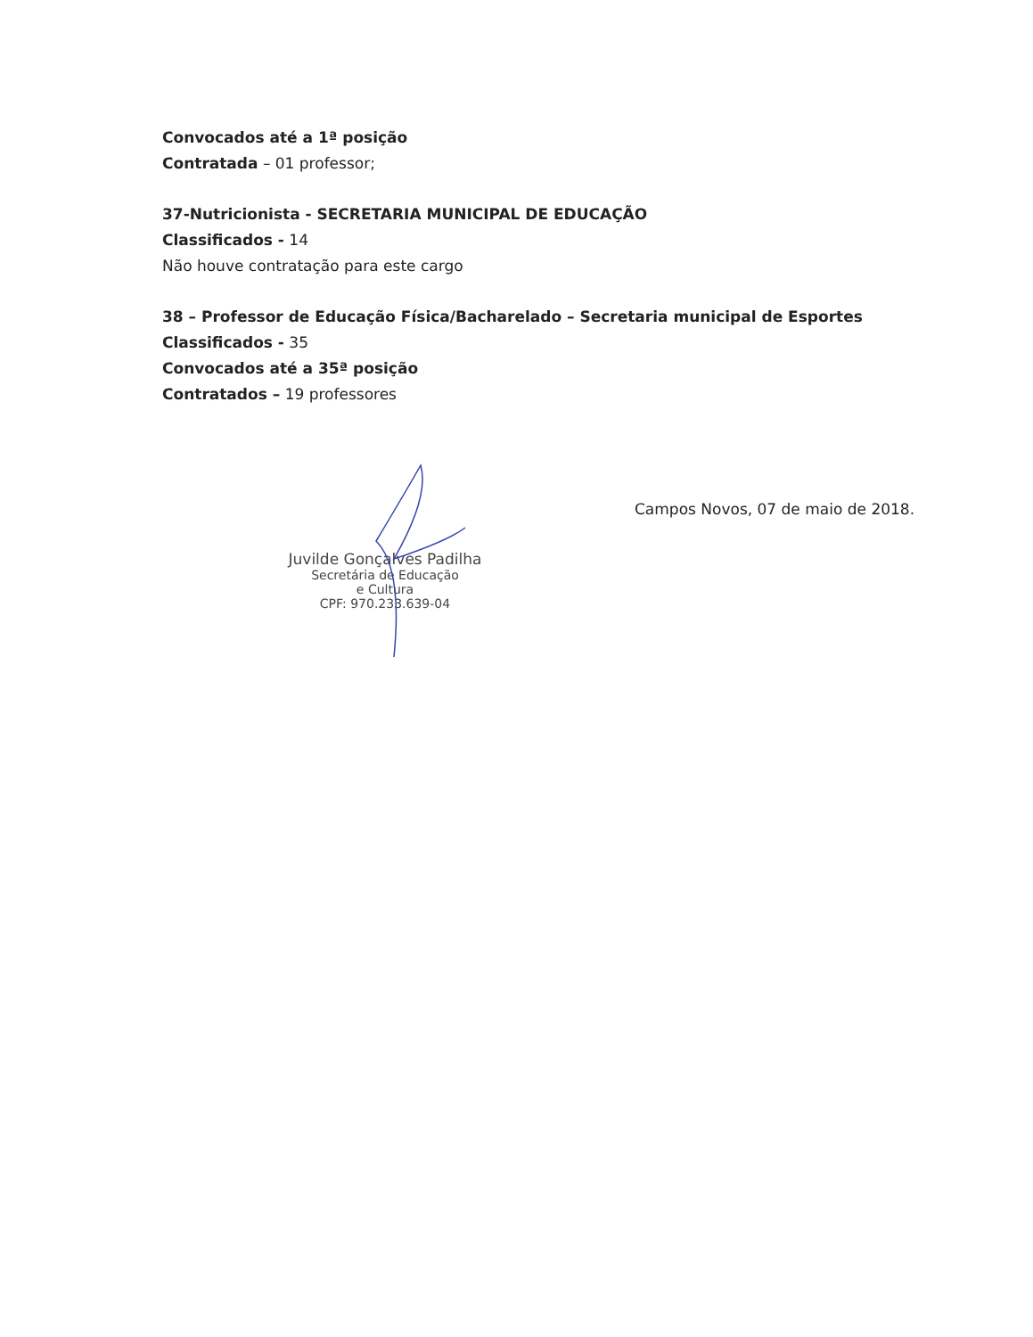Convocados até a 1ª posição
Contratada – 01 professor;
37-Nutricionista - SECRETARIA MUNICIPAL DE EDUCAÇÃO
Classificados - 14
Não houve contratação para este cargo
38 – Professor de Educação Física/Bacharelado – Secretaria municipal de Esportes
Classificados - 35
Convocados até a 35ª posição
Contratados – 19 professores
Juvilde Gonçalves Padilha
Secretária de Educação
e Cultura
CPF: 970.233.639-04
Campos Novos, 07 de maio de 2018.